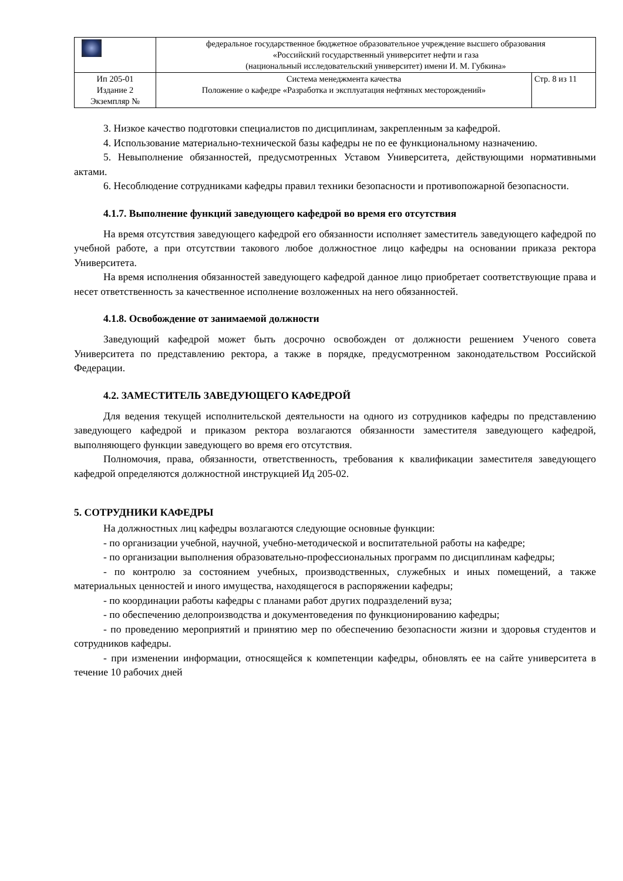| | федеральное государственное бюджетное образовательное учреждение высшего образования «Российский государственный университет нефти и газа (национальный исследовательский университет) имени И. М. Губкина» | |
| Ип 205-01 Издание 2 Экземпляр № | Система менеджмента качества Положение о кафедре «Разработка и эксплуатация нефтяных месторождений» | Стр. 8 из 11 |
3. Низкое качество подготовки специалистов по дисциплинам, закрепленным за кафедрой.
4. Использование материально-технической базы кафедры не по ее функциональному назначению.
5. Невыполнение обязанностей, предусмотренных Уставом Университета, действующими нормативными актами.
6. Несоблюдение сотрудниками кафедры правил техники безопасности и противопожарной безопасности.
4.1.7. Выполнение функций заведующего кафедрой во время его отсутствия
На время отсутствия заведующего кафедрой его обязанности исполняет заместитель заведующего кафедрой по учебной работе, а при отсутствии такового любое должностное лицо кафедры на основании приказа ректора Университета.
На время исполнения обязанностей заведующего кафедрой данное лицо приобретает соответствующие права и несет ответственность за качественное исполнение возложенных на него обязанностей.
4.1.8. Освобождение от занимаемой должности
Заведующий кафедрой может быть досрочно освобожден от должности решением Ученого совета Университета по представлению ректора, а также в порядке, предусмотренном законодательством Российской Федерации.
4.2. ЗАМЕСТИТЕЛЬ ЗАВЕДУЮЩЕГО КАФЕДРОЙ
Для ведения текущей исполнительской деятельности на одного из сотрудников кафедры по представлению заведующего кафедрой и приказом ректора возлагаются обязанности заместителя заведующего кафедрой, выполняющего функции заведующего во время его отсутствия.
Полномочия, права, обязанности, ответственность, требования к квалификации заместителя заведующего кафедрой определяются должностной инструкцией Ид 205-02.
5. СОТРУДНИКИ КАФЕДРЫ
На должностных лиц кафедры возлагаются следующие основные функции:
- по организации учебной, научной, учебно-методической и воспитательной работы на кафедре;
- по организации выполнения образовательно-профессиональных программ по дисциплинам кафедры;
- по контролю за состоянием учебных, производственных, служебных и иных помещений, а также материальных ценностей и иного имущества, находящегося в распоряжении кафедры;
- по координации работы кафедры с планами работ других подразделений вуза;
- по обеспечению делопроизводства и документоведения по функционированию кафедры;
- по проведению мероприятий и принятию мер по обеспечению безопасности жизни и здоровья студентов и сотрудников кафедры.
- при изменении информации, относящейся к компетенции кафедры, обновлять ее на сайте университета в течение 10 рабочих дней